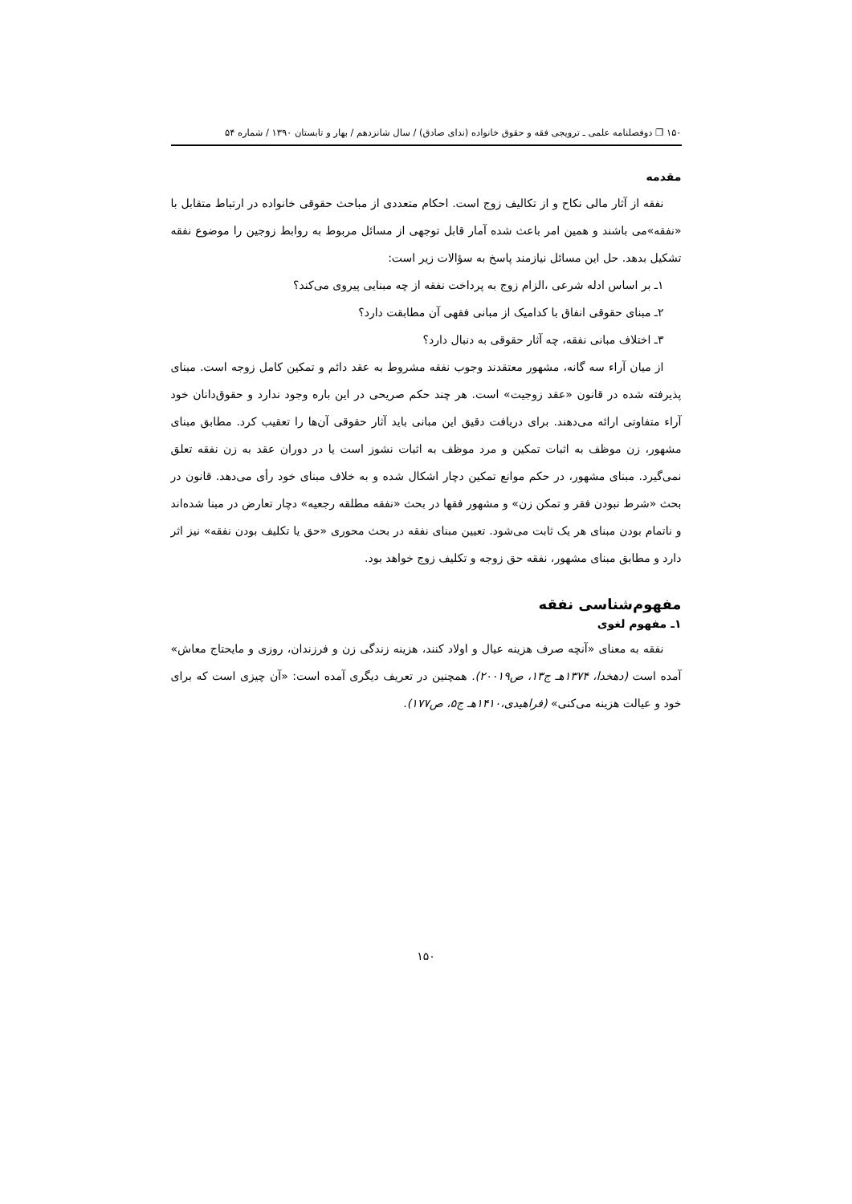۱۵۰ ❐ دوفصلنامه علمی ـ ترویجی فقه و حقوق خانواده (ندای صادق) / سال شانزدهم / بهار و تابستان ۱۳۹۰ / شماره ۵۴
مقدمه
نفقه از آثار مالی نکاح و از تکالیف زوج است. احکام متعددی از مباحث حقوقی خانواده در ارتباط متقابل با «نفقه»می باشند و همین امر باعث شده آمار قابل توجهی از مسائل مربوط به روابط زوجین را موضوع نفقه تشکیل بدهد. حل این مسائل نیازمند پاسخ به سؤالات زیر است:
۱ـ بر اساس ادله شرعی ،الزام زوج به پرداخت نفقه از چه مبنایی پیروی می‌کند؟
۲ـ مبنای حقوقی انفاق با کدامیک از مبانی فقهی آن مطابقت دارد؟
۳ـ اختلاف مبانی نفقه، چه آثار حقوقی به دنبال دارد؟
از میان آراء سه گانه، مشهور معتقدند وجوب نفقه مشروط به عقد دائم و تمکین کامل زوجه است. مبنای پذیرفته شده در قانون «عقد زوجیت» است. هر چند حکم صریحی در این باره وجود ندارد و حقوق‌دانان خود آراء متفاوتی ارائه می‌دهند. برای دریافت دقیق این مبانی باید آثار حقوقی آن‌ها را تعقیب کرد. مطابق مبنای مشهور، زن موظف به اثبات تمکین و مرد موظف به اثبات نشوز است یا در دوران عقد به زن نفقه تعلق نمی‌گیرد. مبنای مشهور، در حکم موانع تمکین دچار اشکال شده و به خلاف مبنای خود رأی می‌دهد. قانون در بحث «شرط نبودن فقر و تمکن زن» و مشهور فقها در بحث «نفقه مطلقه رجعیه» دچار تعارض در مبنا شده‌اند و ناتمام بودن مبنای هر یک ثابت می‌شود. تعیین مبنای نفقه در بحث محوری «حق یا تکلیف بودن نفقه» نیز اثر دارد و مطابق مبنای مشهور، نفقه حق زوجه و تکلیف زوج خواهد بود.
مفهوم‌شناسی نفقه
۱ـ مفهوم لغوی
نفقه به معنای «آنچه صرف هزینه عیال و اولاد کنند، هزینه زندگی زن و فرزندان، روزی و مایحتاج معاش» آمده است (دهخدا، ۱۳۷۴هـ ج۱۳، ص۲۰۰۱۹). همچنین در تعریف دیگری آمده است: «آن چیزی است که برای خود و عیالت هزینه می‌کنی» (فراهیدی،۱۴۱۰هـ ج۵، ص۱۷۷).
۱۵۰